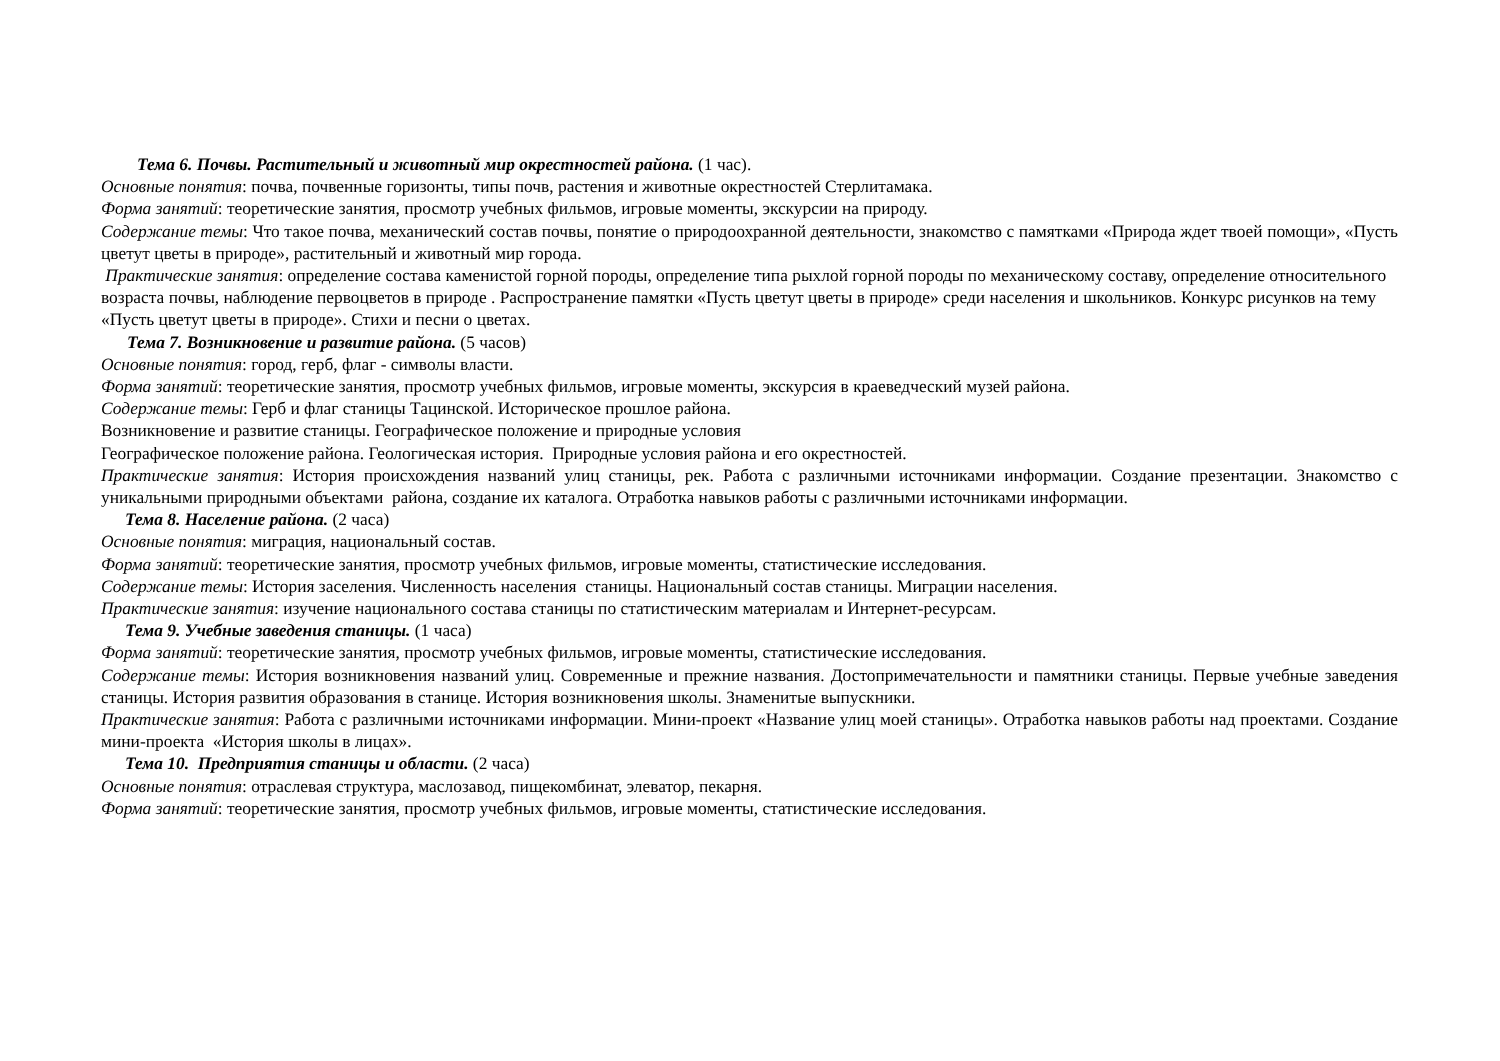Тема 6. Почвы. Растительный и животный мир окрестностей района. (1 час).
Основные понятия: почва, почвенные горизонты, типы почв, растения и животные окрестностей Стерлитамака.
Форма занятий: теоретические занятия, просмотр учебных фильмов, игровые моменты, экскурсии на природу.
Содержание темы: Что такое почва, механический состав почвы, понятие о природоохранной деятельности, знакомство с памятками «Природа ждет твоей помощи», «Пусть цветут цветы в природе», растительный и животный мир города.
Практические занятия: определение состава каменистой горной породы, определение типа рыхлой горной породы по механическому составу, определение относительного возраста почвы, наблюдение первоцветов в природе . Распространение памятки «Пусть цветут цветы в природе» среди населения и школьников. Конкурс рисунков на тему «Пусть цветут цветы в природе». Стихи и песни о цветах.
Тема 7. Возникновение и развитие района. (5 часов)
Основные понятия: город, герб, флаг - символы власти.
Форма занятий: теоретические занятия, просмотр учебных фильмов, игровые моменты, экскурсия в краеведческий музей района.
Содержание темы: Герб и флаг станицы Тацинской. Историческое прошлое района.
Возникновение и развитие станицы. Географическое положение и природные условия
Географическое положение района. Геологическая история. Природные условия района и его окрестностей.
Практические занятия: История происхождения названий улиц станицы, рек. Работа с различными источниками информации. Создание презентации. Знакомство с уникальными природными объектами района, создание их каталога. Отработка навыков работы с различными источниками информации.
Тема 8. Население района. (2 часа)
Основные понятия: миграция, национальный состав.
Форма занятий: теоретические занятия, просмотр учебных фильмов, игровые моменты, статистические исследования.
Содержание темы: История заселения. Численность населения станицы. Национальный состав станицы. Миграции населения.
Практические занятия: изучение национального состава станицы по статистическим материалам и Интернет-ресурсам.
Тема 9. Учебные заведения станицы. (1 часа)
Форма занятий: теоретические занятия, просмотр учебных фильмов, игровые моменты, статистические исследования.
Содержание темы: История возникновения названий улиц. Современные и прежние названия. Достопримечательности и памятники станицы. Первые учебные заведения станицы. История развития образования в станице. История возникновения школы. Знаменитые выпускники.
Практические занятия: Работа с различными источниками информации. Мини-проект «Название улиц моей станицы». Отработка навыков работы над проектами. Создание мини-проекта «История школы в лицах».
Тема 10. Предприятия станицы и области. (2 часа)
Основные понятия: отраслевая структура, маслозавод, пищекомбинат, элеватор, пекарня.
Форма занятий: теоретические занятия, просмотр учебных фильмов, игровые моменты, статистические исследования.